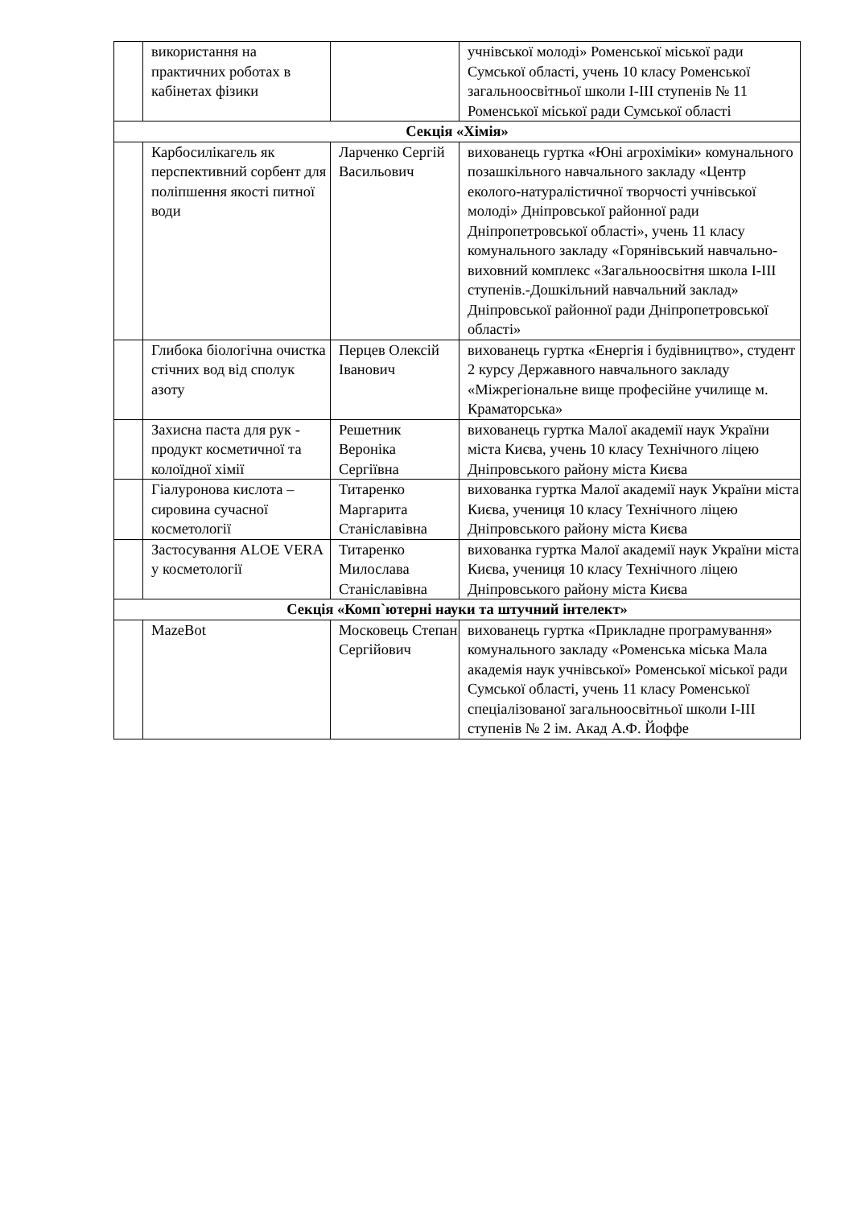| | використання на практичних роботах в кабінетах фізики | | учнівської молоді» Роменської міської ради Сумської області, учень 10 класу Роменської загальноосвітньої школи І-ІІІ ступенів № 11 Роменської міської ради Сумської області |
| Секція «Хімія» | | | |
| | Карбосилікагель як перспективний сорбент для поліпшення якості питної води | Ларченко Сергій Васильович | вихованець гуртка «Юні агрохіміки» комунального позашкільного навчального закладу «Центр еколого-натуралістичної творчості учнівської молоді» Дніпровської районної ради Дніпропетровської області», учень 11 класу комунального закладу «Горянівський навчально-виховний комплекс «Загальноосвітня школа І-ІІІ ступенів.-Дошкільний навчальний заклад» Дніпровської районної ради Дніпропетровської області» |
| | Глибока біологічна очистка стічних вод від сполук азоту | Перцев Олексій Іванович | вихованець гуртка «Енергія і будівництво», студент 2 курсу Державного навчального закладу «Міжрегіональне вище професійне училище м. Краматорська» |
| | Захисна паста для рук - продукт косметичної та колоїдної хімії | Решетник Вероніка Сергіївна | вихованець гуртка Малої академії наук України міста Києва, учень 10 класу Технічного ліцею Дніпровського району міста Києва |
| | Гіалуронова кислота – сировина сучасної косметології | Титаренко Маргарита Станіславівна | вихованка гуртка Малої академії наук України міста Києва, учениця 10 класу Технічного ліцею Дніпровського району міста Києва |
| | Застосування ALOE VERA у косметології | Титаренко Милослава Станіславівна | вихованка гуртка Малої академії наук України міста Києва, учениця 10 класу Технічного ліцею Дніпровського району міста Києва |
| Секція «Комп`ютерні науки та штучний інтелект» | | | |
| | MazeBot | Московець Степан Сергійович | вихованець гуртка «Прикладне програмування» комунального закладу «Роменська міська Мала академія наук учнівської» Роменської міської ради Сумської області, учень 11 класу Роменської спеціалізованої загальноосвітньої школи І-ІІІ ступенів № 2 ім. Акад А.Ф. Йоффе |